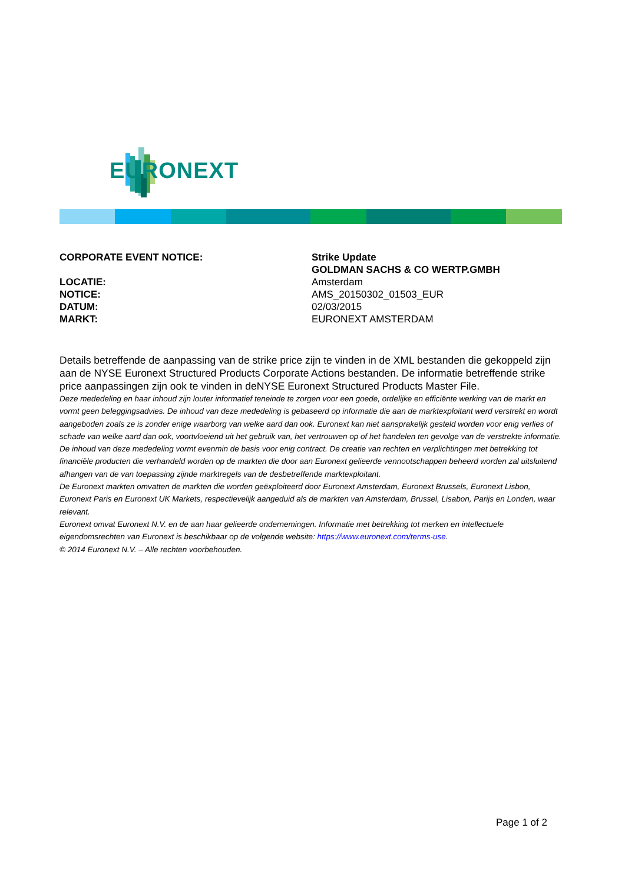EURONEXT
| CORPORATE EVENT NOTICE: | Strike Update |
| | GOLDMAN SACHS & CO WERTP.GMBH |
| LOCATIE: | Amsterdam |
| NOTICE: | AMS_20150302_01503_EUR |
| DATUM: | 02/03/2015 |
| MARKT: | EURONEXT AMSTERDAM |
Details betreffende de aanpassing van de strike price zijn te vinden in de XML bestanden die gekoppeld zijn aan de NYSE Euronext Structured Products Corporate Actions bestanden. De informatie betreffende strike price aanpassingen zijn ook te vinden in deNYSE Euronext Structured Products Master File.
Deze mededeling en haar inhoud zijn louter informatief teneinde te zorgen voor een goede, ordelijke en efficiënte werking van de markt en vormt geen beleggingsadvies. De inhoud van deze mededeling is gebaseerd op informatie die aan de marktexploitant werd verstrekt en wordt aangeboden zoals ze is zonder enige waarborg van welke aard dan ook. Euronext kan niet aansprakelijk gesteld worden voor enig verlies of schade van welke aard dan ook, voortvloeiend uit het gebruik van, het vertrouwen op of het handelen ten gevolge van de verstrekte informatie. De inhoud van deze mededeling vormt evenmin de basis voor enig contract. De creatie van rechten en verplichtingen met betrekking tot financiële producten die verhandeld worden op de markten die door aan Euronext gelieerde vennootschappen beheerd worden zal uitsluitend afhangen van de van toepassing zijnde marktregels van de desbetreffende marktexploitant.
De Euronext markten omvatten de markten die worden geëxploiteerd door Euronext Amsterdam, Euronext Brussels, Euronext Lisbon, Euronext Paris en Euronext UK Markets, respectievelijk aangeduid als de markten van Amsterdam, Brussel, Lisabon, Parijs en Londen, waar relevant.
Euronext omvat Euronext N.V. en de aan haar gelieerde ondernemingen. Informatie met betrekking tot merken en intellectuele eigendomsrechten van Euronext is beschikbaar op de volgende website: https://www.euronext.com/terms-use.
© 2014 Euronext N.V. – Alle rechten voorbehouden.
Page 1 of 2